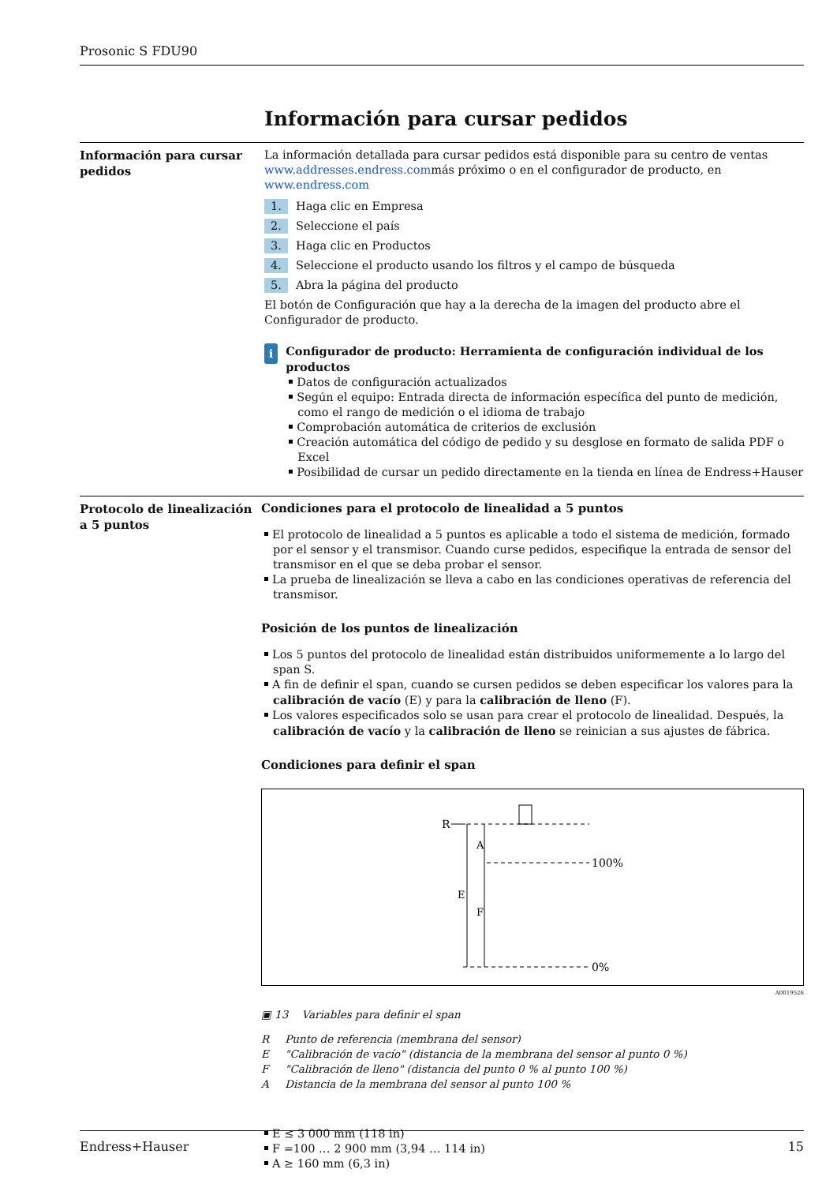Prosonic S FDU90
Información para cursar pedidos
Información para cursar pedidos
La información detallada para cursar pedidos está disponible para su centro de ventas www.addresses.endress.commás próximo o en el configurador de producto, en www.endress.com
1. Haga clic en Empresa
2. Seleccione el país
3. Haga clic en Productos
4. Seleccione el producto usando los filtros y el campo de búsqueda
5. Abra la página del producto
El botón de Configuración que hay a la derecha de la imagen del producto abre el Configurador de producto.
i
Configurador de producto: Herramienta de configuración individual de los productos
Datos de configuración actualizados
Según el equipo: Entrada directa de información específica del punto de medición, como el rango de medición o el idioma de trabajo
Comprobación automática de criterios de exclusión
Creación automática del código de pedido y su desglose en formato de salida PDF o Excel
Posibilidad de cursar un pedido directamente en la tienda en línea de Endress+Hauser
Protocolo de linealización a 5 puntos
Condiciones para el protocolo de linealidad a 5 puntos
El protocolo de linealidad a 5 puntos es aplicable a todo el sistema de medición, formado por el sensor y el transmisor. Cuando curse pedidos, especifique la entrada de sensor del transmisor en el que se deba probar el sensor.
La prueba de linealización se lleva a cabo en las condiciones operativas de referencia del transmisor.
Posición de los puntos de linealización
Los 5 puntos del protocolo de linealidad están distribuidos uniformemente a lo largo del span S.
A fin de definir el span, cuando se cursen pedidos se deben especificar los valores para la calibración de vacío (E) y para la calibración de lleno (F).
Los valores especificados solo se usan para crear el protocolo de linealidad. Después, la calibración de vacío y la calibración de lleno se reinician a sus ajustes de fábrica.
Condiciones para definir el span
R
100%
0%
A
E
F
A0019526
▣ 13 Variables para definir el span
| R | Punto de referencia (membrana del sensor) |
| E | "Calibración de vacío" (distancia de la membrana del sensor al punto 0 %) |
| F | "Calibración de lleno" (distancia del punto 0 % al punto 100 %) |
| A | Distancia de la membrana del sensor al punto 100 % |
E ≤ 3 000 mm (118 in)
F =100 … 2 900 mm (3,94 … 114 in)
A ≥ 160 mm (6,3 in)
Endress+Hauser 15